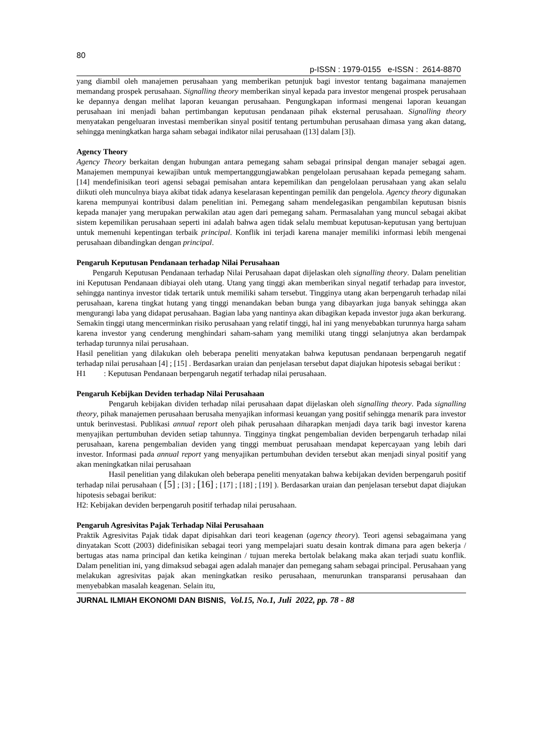80
p-ISSN : 1979-0155 e-ISSN : 2614-8870
yang diambil oleh manajemen perusahaan yang memberikan petunjuk bagi investor tentang bagaimana manajemen memandang prospek perusahaan. Signalling theory memberikan sinyal kepada para investor mengenai prospek perusahaan ke depannya dengan melihat laporan keuangan perusahaan. Pengungkapan informasi mengenai laporan keuangan perusahaan ini menjadi bahan pertimbangan keputusan pendanaan pihak eksternal perusahaan. Signalling theory menyatakan pengeluaran investasi memberikan sinyal positif tentang pertumbuhan perusahaan dimasa yang akan datang, sehingga meningkatkan harga saham sebagai indikator nilai perusahaan ([13] dalam [3]).
Agency Theory
Agency Theory berkaitan dengan hubungan antara pemegang saham sebagai prinsipal dengan manajer sebagai agen. Manajemen mempunyai kewajiban untuk mempertanggungjawabkan pengelolaan perusahaan kepada pemegang saham. [14] mendefinisikan teori agensi sebagai pemisahan antara kepemilikan dan pengelolaan perusahaan yang akan selalu diikuti oleh munculnya biaya akibat tidak adanya keselarasan kepentingan pemilik dan pengelola. Agency theory digunakan karena mempunyai kontribusi dalam penelitian ini. Pemegang saham mendelegasikan pengambilan keputusan bisnis kepada manajer yang merupakan perwakilan atau agen dari pemegang saham. Permasalahan yang muncul sebagai akibat sistem kepemilikan perusahaan seperti ini adalah bahwa agen tidak selalu membuat keputusan-keputusan yang bertujuan untuk memenuhi kepentingan terbaik principal. Konflik ini terjadi karena manajer memiliki informasi lebih mengenai perusahaan dibandingkan dengan principal.
Pengaruh Keputusan Pendanaan terhadap Nilai Perusahaan
Pengaruh Keputusan Pendanaan terhadap Nilai Perusahaan dapat dijelaskan oleh signalling theory. Dalam penelitian ini Keputusan Pendanaan dibiayai oleh utang. Utang yang tinggi akan memberikan sinyal negatif terhadap para investor, sehingga nantinya investor tidak tertarik untuk memiliki saham tersebut. Tingginya utang akan berpengaruh terhadap nilai perusahaan, karena tingkat hutang yang tinggi menandakan beban bunga yang dibayarkan juga banyak sehingga akan mengurangi laba yang didapat perusahaan. Bagian laba yang nantinya akan dibagikan kepada investor juga akan berkurang. Semakin tinggi utang mencerminkan risiko perusahaan yang relatif tinggi, hal ini yang menyebabkan turunnya harga saham karena investor yang cenderung menghindari saham-saham yang memiliki utang tinggi selanjutnya akan berdampak terhadap turunnya nilai perusahaan.
Hasil penelitian yang dilakukan oleh beberapa peneliti menyatakan bahwa keputusan pendanaan berpengaruh negatif terhadap nilai perusahaan [4] ; [15] . Berdasarkan uraian dan penjelasan tersebut dapat diajukan hipotesis sebagai berikut :
H1 : Keputusan Pendanaan berpengaruh negatif terhadap nilai perusahaan.
Pengaruh Kebijkan Deviden terhadap Nilai Perusahaan
Pengaruh kebijakan dividen terhadap nilai perusahaan dapat dijelaskan oleh signalling theory. Pada signalling theory, pihak manajemen perusahaan berusaha menyajikan informasi keuangan yang positif sehingga menarik para investor untuk berinvestasi. Publikasi annual report oleh pihak perusahaan diharapkan menjadi daya tarik bagi investor karena menyajikan pertumbuhan deviden setiap tahunnya. Tingginya tingkat pengembalian deviden berpengaruh terhadap nilai perusahaan, karena pengembalian deviden yang tinggi membuat perusahaan mendapat kepercayaan yang lebih dari investor. Informasi pada annual report yang menyajikan pertumbuhan deviden tersebut akan menjadi sinyal positif yang akan meningkatkan nilai perusahaan
Hasil penelitian yang dilakukan oleh beberapa peneliti menyatakan bahwa kebijakan deviden berpengaruh positif terhadap nilai perusahaan ( [5] ; [3] ; [16] ; [17] ; [18] ; [19] ). Berdasarkan uraian dan penjelasan tersebut dapat diajukan hipotesis sebagai berikut:
H2: Kebijakan deviden berpengaruh positif terhadap nilai perusahaan.
Pengaruh Agresivitas Pajak Terhadap Nilai Perusahaan
Praktik Agresivitas Pajak tidak dapat dipisahkan dari teori keagenan (agency theory). Teori agensi sebagaimana yang dinyatakan Scott (2003) didefinisikan sebagai teori yang mempelajari suatu desain kontrak dimana para agen bekerja / bertugas atas nama principal dan ketika keinginan / tujuan mereka bertolak belakang maka akan terjadi suatu konflik. Dalam penelitian ini, yang dimaksud sebagai agen adalah manajer dan pemegang saham sebagai principal. Perusahaan yang melakukan agresivitas pajak akan meningkatkan resiko perusahaan, menurunkan transparansi perusahaan dan menyebabkan masalah keagenan. Selain itu,
JURNAL ILMIAH EKONOMI DAN BISNIS, Vol.15, No.1, Juli 2022, pp. 78 - 88